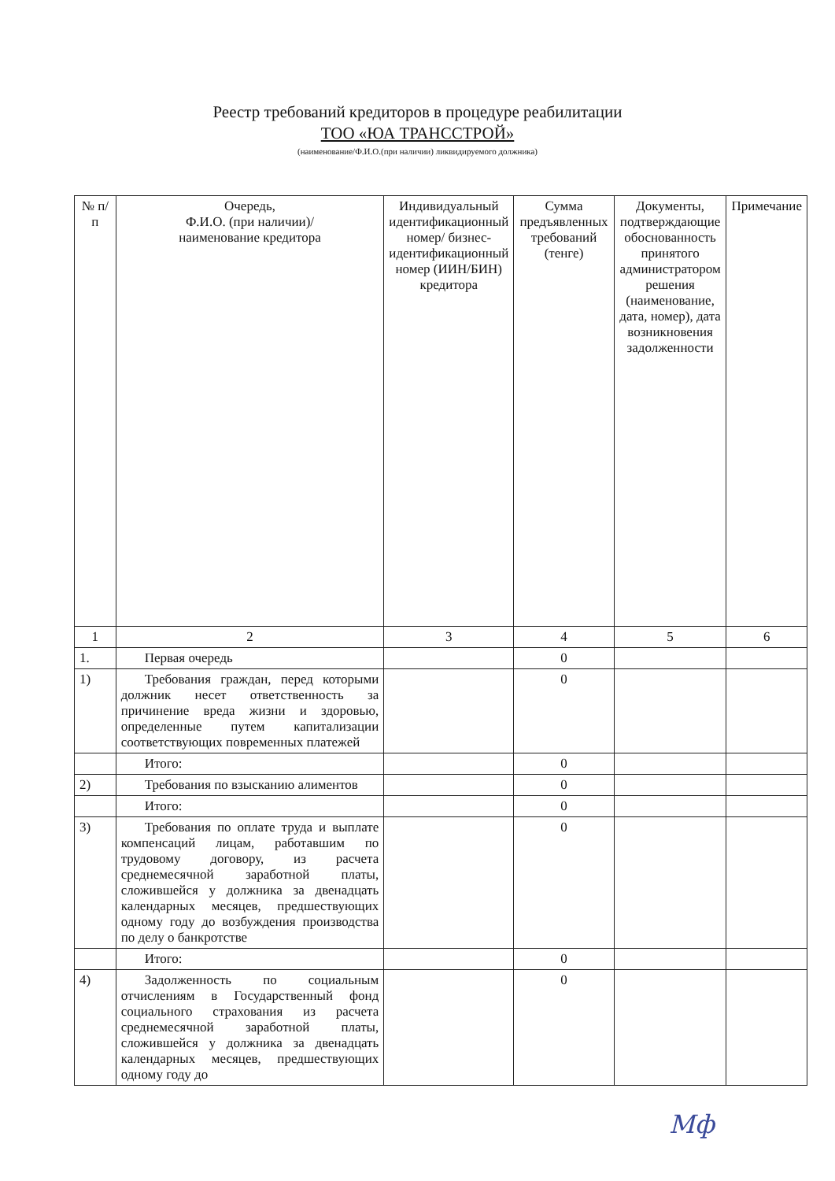Реестр требований кредиторов в процедуре реабилитации
ТОО «ЮА ТРАНССТРОЙ»
(наименование/Ф.И.О.(при наличии) ликвидируемого должника)
| № п/п | Очередь, Ф.И.О. (при наличии)/ наименование кредитора | Индивидуальный идентификационный номер/ бизнес-идентификационный номер (ИИН/БИН) кредитора | Сумма предъявленных требований (тенге) | Документы, подтверждающие обоснованность принятого администратором решения (наименование, дата, номер), дата возникновения задолженности | Примечание |
| --- | --- | --- | --- | --- | --- |
| 1 | 2 | 3 | 4 | 5 | 6 |
| 1. | Первая очередь | | 0 | | |
| 1) | Требования граждан, перед которыми должник несет ответственность за причинение вреда жизни и здоровью, определенные путем капитализации соответствующих повременных платежей | | 0 | | |
| | Итого: | | 0 | | |
| 2) | Требования по взысканию алиментов | | 0 | | |
| | Итого: | | 0 | | |
| 3) | Требования по оплате труда и выплате компенсаций лицам, работавшим по трудовому договору, из расчета среднемесячной заработной платы, сложившейся у должника за двенадцать календарных месяцев, предшествующих одному году до возбуждения производства по делу о банкротстве | | 0 | | |
| | Итого: | | 0 | | |
| 4) | Задолженность по социальным отчислениям в Государственный фонд социального страхования из расчета среднемесячной заработной платы, сложившейся у должника за двенадцать календарных месяцев, предшествующих одному году до | | 0 | | |
Мф